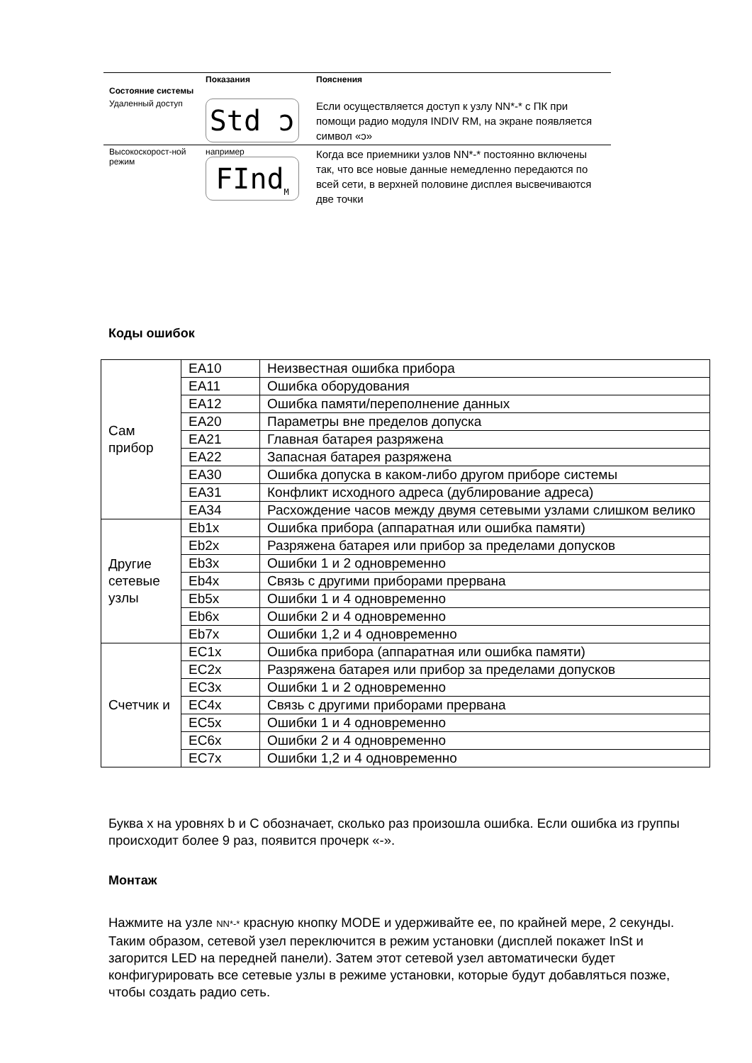| Состояние системы | Показания | Пояснения |
| --- | --- | --- |
| Удаленный доступ | Std ɔ | Если осуществляется доступ к узлу NN*-* с ПК при помощи радио модуля INDIV RM, на экране появляется символ «ɔ» |
| Высокоскорост-ной режим | например FInd<sub>M</sub> | Когда все приемники узлов NN*-* постоянно включены так, что все новые данные немедленно передаются по всей сети, в верхней половине дисплея высвечиваются две точки |
Коды ошибок
| Сам прибор | EA10 | Неизвестная ошибка прибора |
| | EA11 | Ошибка оборудования |
| | EA12 | Ошибка памяти/переполнение данных |
| | EA20 | Параметры вне пределов допуска |
| | EA21 | Главная батарея разряжена |
| | EA22 | Запасная батарея разряжена |
| | EA30 | Ошибка допуска в каком-либо другом приборе системы |
| | EA31 | Конфликт исходного адреса (дублирование адреса) |
| | EA34 | Расхождение часов между двумя сетевыми узлами слишком велико |
| Другие сетевые узлы | Eb1x | Ошибка прибора (аппаратная или ошибка памяти) |
| | Eb2x | Разряжена батарея или прибор за пределами допусков |
| | Eb3x | Ошибки 1 и 2 одновременно |
| | Eb4x | Связь с другими приборами прервана |
| | Eb5x | Ошибки 1 и 4 одновременно |
| | Eb6x | Ошибки 2 и 4 одновременно |
| | Eb7x | Ошибки 1,2 и 4 одновременно |
| Счетчик и | EC1x | Ошибка прибора (аппаратная или ошибка памяти) |
| | EC2x | Разряжена батарея или прибор за пределами допусков |
| | EC3x | Ошибки 1 и 2 одновременно |
| | EC4x | Связь с другими приборами прервана |
| | EC5x | Ошибки 1 и 4 одновременно |
| | EC6x | Ошибки 2 и 4 одновременно |
| | EC7x | Ошибки 1,2 и 4 одновременно |
Буква x на уровнях b и C обозначает, сколько раз произошла ошибка. Если ошибка из группы происходит более 9 раз, появится прочерк «-».
Монтаж
Нажмите на узле NN*-* красную кнопку MODE и удерживайте ее, по крайней мере, 2 секунды. Таким образом, сетевой узел переключится в режим установки (дисплей покажет InSt и загорится LED на передней панели). Затем этот сетевой узел автоматически будет конфигурировать все сетевые узлы в режиме установки, которые будут добавляться позже, чтобы создать радио сеть.